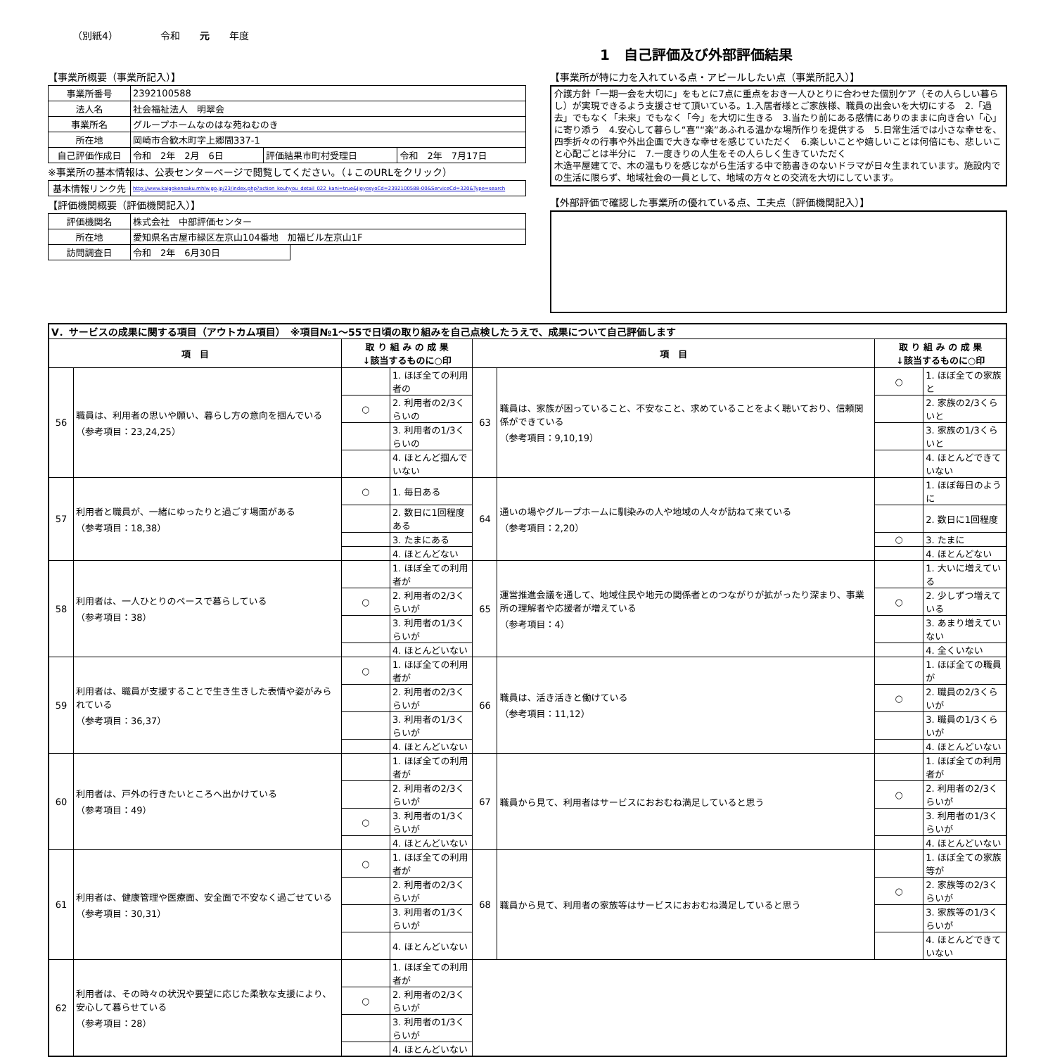（別紙4） 令和　　元　　年度
1　自己評価及び外部評価結果
【事業所概要（事業所記入）】
| 事業所番号 | 2392100588 | | |
| 法人名 | 社会福祉法人 明翠会 | | |
| 事業所名 | グループホームなのはな苑ねむのき | | |
| 所在地 | 岡崎市合歓木町字上郷間337-1 | | |
| 自己評価作成日 | 令和 2年 2月 6日 | 評価結果市町村受理日 | 令和 2年 7月17日 |
※事業所の基本情報は、公表センターページで閲覧してください。（↓このURLをクリック）
| 基本情報リンク先 | http://www.kaigokensaku.mhlw.go.jp/23/index.php?action_kouhyou_detail_022_kani=true&JigyosyoCd=2392100588-00&ServiceCd=320&Type=search |
【評価機関概要（評価機関記入）】
| 評価機関名 | 株式会社 中部評価センター | |
| 所在地 | 愛知県名古屋市緑区左京山104番地 加福ビル左京山1F | |
| 訪問調査日 | 令和 2年 6月30日 | |
【事業所が特に力を入れている点・アピールしたい点（事業所記入）】
介護方針「一期一会を大切に」をもとに7点に重点をおき一人ひとりに合わせた個別ケア（その人らしい暮らし）が実現できるよう支援させて頂いている。1.入居者様とご家族様、職員の出会いを大切にする　2.「過去」でもなく「未来」でもなく「今」を大切に生きる　3.当たり前にある感情にありのままに向き合い「心」に寄り添う　4.安心して暮らし“喜”“楽”あふれる温かな場所作りを提供する　5.日常生活では小さな幸せを、四季折々の行事や外出企画で大きな幸せを感じていただく　6.楽しいことや嬉しいことは何倍にも、悲しいこと心配ごとは半分に　7.一度きりの人生をその人らしく生きていただく
木造平屋建てで、木の温もりを感じながら生活する中で筋書きのないドラマが日々生まれています。施設内での生活に限らず、地域社会の一員として、地域の方々との交流を大切にしています。
【外部評価で確認した事業所の優れている点、工夫点（評価機関記入）】
| Ⅴ．サービスの成果に関する項目（アウトカム項目） ※項目№1～55で日頃の取り組みを自己点検したうえで、成果について自己評価します | | | | | | | |
| 項 目 | | 取 り 組 み の 成 果 ↓該当するものに○印 | | 項 目 | | 取 り 組 み の 成 果 ↓該当するものに○印 | |
| 56 | 職員は、利用者の思いや願い、暮らし方の意向を掴んでいる （参考項目：23,24,25） | | 1. ほぼ全ての利用者の | 63 | 職員は、家族が困っていること、不安なこと、求めていることをよく聴いており、信頼関係ができている （参考項目：9,10,19） | ○ | 1. ほぼ全ての家族と |
| | | ○ | 2. 利用者の2/3くらいの | | | | 2. 家族の2/3くらいと |
| | | | 3. 利用者の1/3くらいの | | | | 3. 家族の1/3くらいと |
| | | | 4. ほとんど掴んでいない | | | | 4. ほとんどできていない |
| 57 | 利用者と職員が、一緒にゆったりと過ごす場面がある （参考項目：18,38） | ○ | 1. 毎日ある | 64 | 通いの場やグループホームに馴染みの人や地域の人々が訪ねて来ている （参考項目：2,20） | | 1. ほぼ毎日のように |
| | | | 2. 数日に1回程度ある | | | | 2. 数日に1回程度 |
| | | | 3. たまにある | | | ○ | 3. たまに |
| | | | 4. ほとんどない | | | | 4. ほとんどない |
| 58 | 利用者は、一人ひとりのペースで暮らしている （参考項目：38） | | 1. ほぼ全ての利用者が | 65 | 運営推進会議を通して、地域住民や地元の関係者とのつながりが拡がったり深まり、事業所の理解者や応援者が増えている （参考項目：4） | | 1. 大いに増えている |
| | | ○ | 2. 利用者の2/3くらいが | | | ○ | 2. 少しずつ増えている |
| | | | 3. 利用者の1/3くらいが | | | | 3. あまり増えていない |
| | | | 4. ほとんどいない | | | | 4. 全くいない |
| 59 | 利用者は、職員が支援することで生き生きした表情や姿がみられている （参考項目：36,37） | ○ | 1. ほぼ全ての利用者が | 66 | 職員は、活き活きと働けている （参考項目：11,12） | | 1. ほぼ全ての職員が |
| | | | 2. 利用者の2/3くらいが | | | ○ | 2. 職員の2/3くらいが |
| | | | 3. 利用者の1/3くらいが | | | | 3. 職員の1/3くらいが |
| | | | 4. ほとんどいない | | | | 4. ほとんどいない |
| 60 | 利用者は、戸外の行きたいところへ出かけている （参考項目：49） | | 1. ほぼ全ての利用者が | 67 | 職員から見て、利用者はサービスにおおむね満足していると思う | | 1. ほぼ全ての利用者が |
| | | | 2. 利用者の2/3くらいが | | | ○ | 2. 利用者の2/3くらいが |
| | | ○ | 3. 利用者の1/3くらいが | | | | 3. 利用者の1/3くらいが |
| | | | 4. ほとんどいない | | | | 4. ほとんどいない |
| 61 | 利用者は、健康管理や医療面、安全面で不安なく過ごせている （参考項目：30,31） | ○ | 1. ほぼ全ての利用者が | 68 | 職員から見て、利用者の家族等はサービスにおおむね満足していると思う | | 1. ほぼ全ての家族等が |
| | | | 2. 利用者の2/3くらいが | | | ○ | 2. 家族等の2/3くらいが |
| | | | 3. 利用者の1/3くらいが | | | | 3. 家族等の1/3くらいが |
| | | | 4. ほとんどいない | | | | 4. ほとんどできていない |
| 62 | 利用者は、その時々の状況や要望に応じた柔軟な支援により、安心して暮らせている （参考項目：28） | | 1. ほぼ全ての利用者が | | | | |
| | | ○ | 2. 利用者の2/3くらいが | | | | |
| | | | 3. 利用者の1/3くらいが | | | | |
| | | | 4. ほとんどいない | | | | |